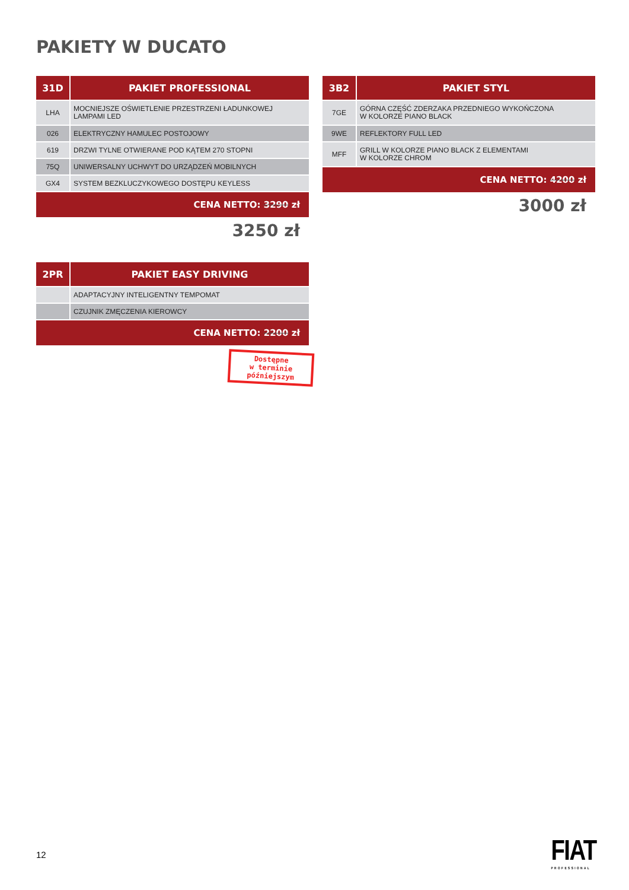PAKIETY W DUCATO
| 31D | PAKIET PROFESSIONAL |
| --- | --- |
| LHA | MOCNIEJSZE OŚWIETLENIE PRZESTRZENI ŁADUNKOWEJ LAMPAMI LED |
| 026 | ELEKTRYCZNY HAMULEC POSTOJOWY |
| 619 | DRZWI TYLNE OTWIERANE POD KĄTEM 270 STOPNI |
| 75Q | UNIWERSALNY UCHWYT DO URZĄDZEŃ MOBILNYCH |
| GX4 | SYSTEM BEZKLUCZYKOWEGO DOSTĘPU KEYLESS |
| CENA NETTO: 3290 zł | |
3250 zł
| 3B2 | PAKIET STYL |
| --- | --- |
| 7GE | GÓRNA CZĘŚĆ ZDERZAKA PRZEDNIEGO WYKOŃCZONA W KOLORZE PIANO BLACK |
| 9WE | REFLEKTORY FULL LED |
| MFF | GRILL W KOLORZE PIANO BLACK Z ELEMENTAMI W KOLORZE CHROM |
| CENA NETTO: 4200 zł | |
3000 zł
| 2PR | PAKIET EASY DRIVING |
| --- | --- |
| | ADAPTACYJNY INTELIGENTNY TEMPOMAT |
| | CZUJNIK ZMĘCZENIA KIEROWCY |
| CENA NETTO: 2200 zł | |
Dostępne
w terminie
późniejszym
12 FIAT
PROFESSIONAL